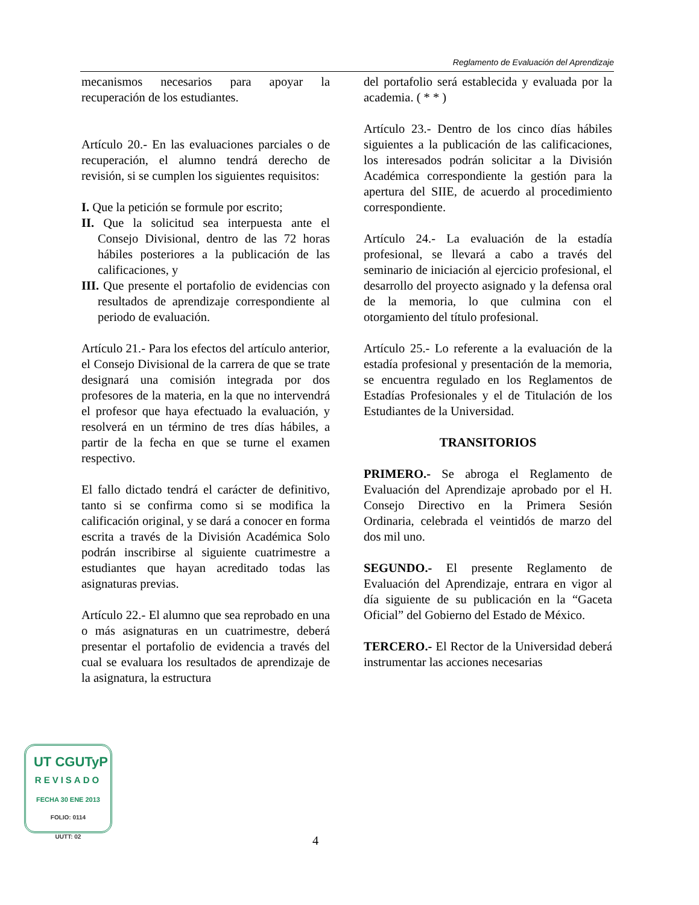Reglamento de Evaluación del Aprendizaje
mecanismos necesarios para apoyar la recuperación de los estudiantes.
Artículo 20.- En las evaluaciones parciales o de recuperación, el alumno tendrá derecho de revisión, si se cumplen los siguientes requisitos:
I. Que la petición se formule por escrito;
II. Que la solicitud sea interpuesta ante el Consejo Divisional, dentro de las 72 horas hábiles posteriores a la publicación de las calificaciones, y
III. Que presente el portafolio de evidencias con resultados de aprendizaje correspondiente al periodo de evaluación.
Artículo 21.- Para los efectos del artículo anterior, el Consejo Divisional de la carrera de que se trate designará una comisión integrada por dos profesores de la materia, en la que no intervendrá el profesor que haya efectuado la evaluación, y resolverá en un término de tres días hábiles, a partir de la fecha en que se turne el examen respectivo.
El fallo dictado tendrá el carácter de definitivo, tanto si se confirma como si se modifica la calificación original, y se dará a conocer en forma escrita a través de la División Académica Solo podrán inscribirse al siguiente cuatrimestre a estudiantes que hayan acreditado todas las asignaturas previas.
Artículo 22.- El alumno que sea reprobado en una o más asignaturas en un cuatrimestre, deberá presentar el portafolio de evidencia a través del cual se evaluara los resultados de aprendizaje de la asignatura, la estructura
del portafolio será establecida y evaluada por la academia. ( * * )
Artículo 23.- Dentro de los cinco días hábiles siguientes a la publicación de las calificaciones, los interesados podrán solicitar a la División Académica correspondiente la gestión para la apertura del SIIE, de acuerdo al procedimiento correspondiente.
Artículo 24.- La evaluación de la estadía profesional, se llevará a cabo a través del seminario de iniciación al ejercicio profesional, el desarrollo del proyecto asignado y la defensa oral de la memoria, lo que culmina con el otorgamiento del título profesional.
Artículo 25.- Lo referente a la evaluación de la estadía profesional y presentación de la memoria, se encuentra regulado en los Reglamentos de Estadías Profesionales y el de Titulación de los Estudiantes de la Universidad.
TRANSITORIOS
PRIMERO.- Se abroga el Reglamento de Evaluación del Aprendizaje aprobado por el H. Consejo Directivo en la Primera Sesión Ordinaria, celebrada el veintidós de marzo del dos mil uno.
SEGUNDO.- El presente Reglamento de Evaluación del Aprendizaje, entrara en vigor al día siguiente de su publicación en la “Gaceta Oficial” del Gobierno del Estado de México.
TERCERO.- El Rector de la Universidad deberá instrumentar las acciones necesarias
UT CGUTyP
REVISADO
FECHA 30 ENE 2013
FOLIO: 0114
UUTT: 02
4